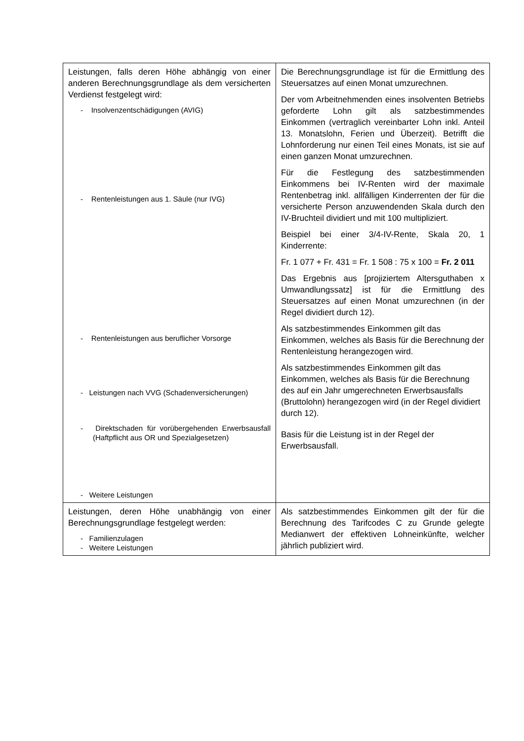| Leistungen, falls deren Höhe abhängig von einer anderen Berechnungsgrundlage als dem versicherten Verdienst festgelegt wird: - Insolvenzentschädigungen (AVIG) - Rentenleistungen aus 1. Säule (nur IVG) - Rentenleistungen aus beruflicher Vorsorge - Leistungen nach VVG (Schadenversicherungen) - Direktschaden für vorübergehenden Erwerbsausfall (Haftpflicht aus OR und Spezialgesetzen) - Weitere Leistungen | Die Berechnungsgrundlage ist für die Ermittlung des Steuersatzes auf einen Monat umzurechnen. Der vom Arbeitnehmenden eines insolventen Betriebs geforderte Lohn gilt als satzbestimmendes Einkommen (vertraglich vereinbarter Lohn inkl. Anteil 13. Monatslohn, Ferien und Überzeit). Betrifft die Lohnforderung nur einen Teil eines Monats, ist sie auf einen ganzen Monat umzurechnen. Für die Festlegung des satzbestimmenden Einkommens bei IV-Renten wird der maximale Rentenbetrag inkl. allfälligen Kinderrenten der für die versicherte Person anzuwendenden Skala durch den IV-Bruchteil dividiert und mit 100 multipliziert. Beispiel bei einer 3/4-IV-Rente, Skala 20, 1 Kinderrente: Fr. 1 077 + Fr. 431 = Fr. 1 508 : 75 x 100 = Fr. 2 011 Das Ergebnis aus [projiziertem Altersguthaben x Umwandlungssatz] ist für die Ermittlung des Steuersatzes auf einen Monat umzurechnen (in der Regel dividiert durch 12). Als satzbestimmendes Einkommen gilt das Einkommen, welches als Basis für die Berechnung der Rentenleistung herangezogen wird. Als satzbestimmendes Einkommen gilt das Einkommen, welches als Basis für die Berechnung des auf ein Jahr umgerechneten Erwerbsausfalls (Bruttolohn) herangezogen wird (in der Regel dividiert durch 12). Basis für die Leistung ist in der Regel der Erwerbsausfall. |
| Leistungen, deren Höhe unabhängig von einer Berechnungsgrundlage festgelegt werden: - Familienzulagen - Weitere Leistungen | Als satzbestimmendes Einkommen gilt der für die Berechnung des Tarifcodes C zu Grunde gelegte Medianwert der effektiven Lohneinkünfte, welcher jährlich publiziert wird. |